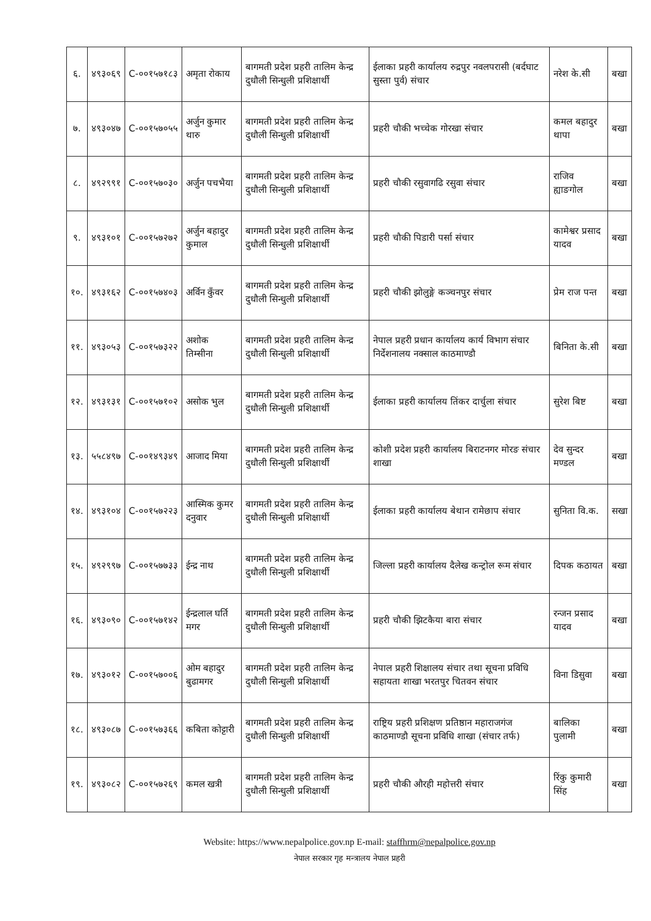| ६. | ४९३०६९ | C-००१५७१८३ | अमृता रोकाय | बागमती प्रदेश प्रहरी तालिम केन्द्र दुधौली सिन्धुली प्रशिक्षार्थी | ईलाका प्रहरी कार्यालय रुद्रपुर नवलपरासी (बर्दघाट सुस्ता पुर्व) संचार | नरेश के.सी | बखा |
| ७. | ४९३०४७ | C-००१५७०५५ | अर्जुन कुमार थारु | बागमती प्रदेश प्रहरी तालिम केन्द्र दुधौली सिन्धुली प्रशिक्षार्थी | प्रहरी चौकी भच्चेक गोरखा संचार | कमल बहादुर थापा | बखा |
| ८. | ४९२९९१ | C-००१५७०३० | अर्जुन पचभैया | बागमती प्रदेश प्रहरी तालिम केन्द्र दुधौली सिन्धुली प्रशिक्षार्थी | प्रहरी चौकी रसुवागढि रसुवा संचार | राजिव ह्याङगोल | बखा |
| ९. | ४९३१०१ | C-००१५७२७२ | अर्जुन बहादुर कुमाल | बागमती प्रदेश प्रहरी तालिम केन्द्र दुधौली सिन्धुली प्रशिक्षार्थी | प्रहरी चौकी पिडारी पर्सा संचार | कामेश्वर प्रसाद यादव | बखा |
| १०. | ४९३१६२ | C-००१५७४०३ | अर्विन कुँवर | बागमती प्रदेश प्रहरी तालिम केन्द्र दुधौली सिन्धुली प्रशिक्षार्थी | प्रहरी चौकी झोलुङ्गे कञ्चनपुर संचार | प्रेम राज पन्त | बखा |
| ११. | ४९३०५३ | C-००१५७३२२ | अशोक तिम्सीना | बागमती प्रदेश प्रहरी तालिम केन्द्र दुधौली सिन्धुली प्रशिक्षार्थी | नेपाल प्रहरी प्रधान कार्यालय कार्य विभाग संचार निर्देशनालय नक्साल काठमाण्डौ | बिनिता के.सी | बखा |
| १२. | ४९३१३१ | C-००१५७१०२ | असोक भुल | बागमती प्रदेश प्रहरी तालिम केन्द्र दुधौली सिन्धुली प्रशिक्षार्थी | ईलाका प्रहरी कार्यालय तिंकर दार्चुला संचार | सुरेश बिष्ट | बखा |
| १३. | ५५८४९७ | C-००१४९३४९ | आजाद मिया | बागमती प्रदेश प्रहरी तालिम केन्द्र दुधौली सिन्धुली प्रशिक्षार्थी | कोशी प्रदेश प्रहरी कार्यालय बिराटनगर मोरङ संचार शाखा | देव सुन्दर मण्डल | बखा |
| १४. | ४९३१०४ | C-००१५७२२३ | आस्मिक कुमर दनुवार | बागमती प्रदेश प्रहरी तालिम केन्द्र दुधौली सिन्धुली प्रशिक्षार्थी | ईलाका प्रहरी कार्यालय बेथान रामेछाप संचार | सुनिता वि.क. | सखा |
| १५. | ४९२९९७ | C-००१५७७३३ | ईन्द्र नाथ | बागमती प्रदेश प्रहरी तालिम केन्द्र दुधौली सिन्धुली प्रशिक्षार्थी | जिल्ला प्रहरी कार्यालय दैलेख कन्ट्रोल रूम संचार | दिपक कठायत | बखा |
| १६. | ४९३०९० | C-००१५७१४२ | ईन्द्रलाल घर्ति मगर | बागमती प्रदेश प्रहरी तालिम केन्द्र दुधौली सिन्धुली प्रशिक्षार्थी | प्रहरी चौकी झिटकैया बारा संचार | रन्जन प्रसाद यादव | बखा |
| १७. | ४९३०१२ | C-००१५७००६ | ओम बहादुर बुढामगर | बागमती प्रदेश प्रहरी तालिम केन्द्र दुधौली सिन्धुली प्रशिक्षार्थी | नेपाल प्रहरी शिक्षालय संचार तथा सूचना प्रविधि सहायता शाखा भरतपुर चितवन संचार | विना डिसुवा | बखा |
| १८. | ४९३०८७ | C-००१५७३६६ | कबिता कोट्टारी | बागमती प्रदेश प्रहरी तालिम केन्द्र दुधौली सिन्धुली प्रशिक्षार्थी | राष्ट्रिय प्रहरी प्रशिक्षण प्रतिष्ठान महाराजगंज काठमाण्डौ सूचना प्रविधि शाखा (संचार तर्फ) | बालिका पुलामी | बखा |
| १९. | ४९३०८२ | C-००१५७२६९ | कमल खत्री | बागमती प्रदेश प्रहरी तालिम केन्द्र दुधौली सिन्धुली प्रशिक्षार्थी | प्रहरी चौकी औरही महोत्तरी संचार | रिंकु कुमारी सिंह | बखा |
Website: https://www.nepalpolice.gov.np E-mail: staffhrm@nepalpolice.gov.np
नेपाल सरकार गृह मन्त्रालय नेपाल प्रहरी